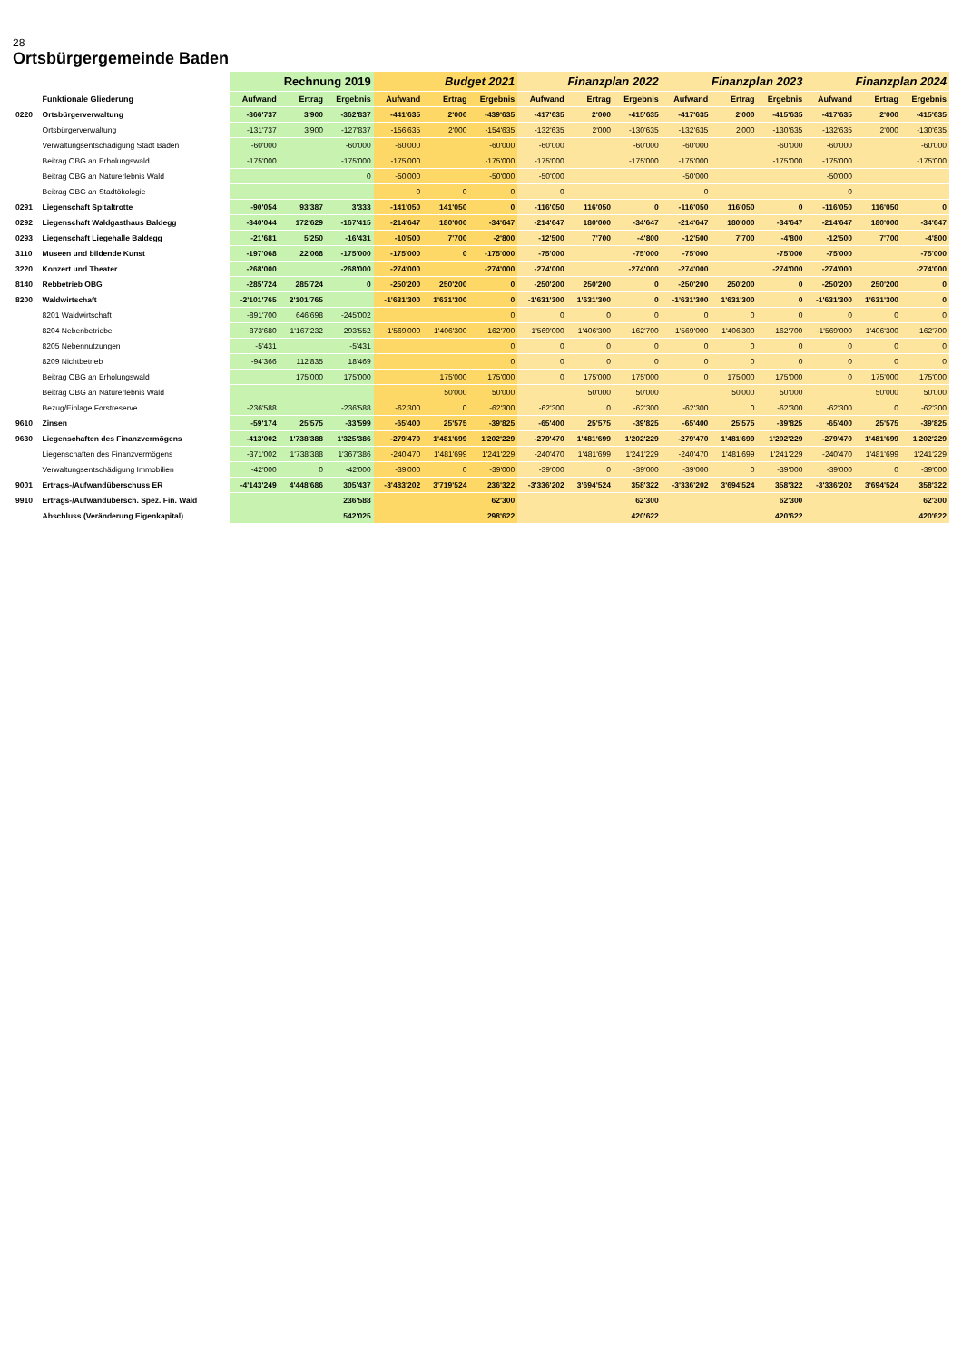28
Ortsbürgergemeinde Baden
| | | Rechnung 2019 | | | Budget 2021 | | | Finanzplan 2022 | | | Finanzplan 2023 | | | Finanzplan 2024 | | |
| --- | --- | --- | --- | --- | --- | --- | --- | --- | --- | --- | --- | --- | --- | --- | --- | --- |
| | Funktionale Gliederung | Aufwand | Ertrag | Ergebnis | Aufwand | Ertrag | Ergebnis | Aufwand | Ertrag | Ergebnis | Aufwand | Ertrag | Ergebnis | Aufwand | Ertrag | Ergebnis |
| 0220 | Ortsbürgerverwaltung | -366'737 | 3'900 | -362'837 | -441'635 | 2'000 | -439'635 | -417'635 | 2'000 | -415'635 | -417'635 | 2'000 | -415'635 | -417'635 | 2'000 | -415'635 |
| | Ortsbürgerverwaltung | -131'737 | 3'900 | -127'837 | -156'635 | 2'000 | -154'635 | -132'635 | 2'000 | -130'635 | -132'635 | 2'000 | -130'635 | -132'635 | 2'000 | -130'635 |
| | Verwaltungsentschädigung Stadt Baden | -60'000 | | -60'000 | -60'000 | | -60'000 | -60'000 | | -60'000 | -60'000 | | -60'000 | -60'000 | | -60'000 |
| | Beitrag OBG an Erholungswald | -175'000 | | -175'000 | -175'000 | | -175'000 | -175'000 | | -175'000 | -175'000 | | -175'000 | -175'000 | | -175'000 |
| | Beitrag OBG an Naturerlebnis Wald | | | 0 | -50'000 | | -50'000 | -50'000 | | | -50'000 | | | -50'000 | | |
| | Beitrag OBG an Stadtökologie | | | | 0 | 0 | 0 | 0 | | | 0 | | | 0 | | |
| 0291 | Liegenschaft Spitaltrotte | -90'054 | 93'387 | 3'333 | -141'050 | 141'050 | 0 | -116'050 | 116'050 | 0 | -116'050 | 116'050 | 0 | -116'050 | 116'050 | 0 |
| 0292 | Liegenschaft Waldgasthaus Baldegg | -340'044 | 172'629 | -167'415 | -214'647 | 180'000 | -34'647 | -214'647 | 180'000 | -34'647 | -214'647 | 180'000 | -34'647 | -214'647 | 180'000 | -34'647 |
| 0293 | Liegenschaft Liegehalle Baldegg | -21'681 | 5'250 | -16'431 | -10'500 | 7'700 | -2'800 | -12'500 | 7'700 | -4'800 | -12'500 | 7'700 | -4'800 | -12'500 | 7'700 | -4'800 |
| 3110 | Museen und bildende Kunst | -197'068 | 22'068 | -175'000 | -175'000 | 0 | -175'000 | -75'000 | | -75'000 | -75'000 | | -75'000 | -75'000 | | -75'000 |
| 3220 | Konzert und Theater | -268'000 | | -268'000 | -274'000 | | -274'000 | -274'000 | | -274'000 | -274'000 | | -274'000 | -274'000 | | -274'000 |
| 8140 | Rebbetrieb OBG | -285'724 | 285'724 | 0 | -250'200 | 250'200 | 0 | -250'200 | 250'200 | 0 | -250'200 | 250'200 | 0 | -250'200 | 250'200 | 0 |
| 8200 | Waldwirtschaft | -2'101'765 | 2'101'765 | | -1'631'300 | 1'631'300 | 0 | -1'631'300 | 1'631'300 | 0 | -1'631'300 | 1'631'300 | 0 | -1'631'300 | 1'631'300 | 0 |
| | 8201 Waldwirtschaft | -891'700 | 646'698 | -245'002 | | | 0 | 0 | 0 | 0 | 0 | 0 | 0 | 0 | 0 | 0 |
| | 8204 Nebenbetriebe | -873'680 | 1'167'232 | 293'552 | -1'569'000 | 1'406'300 | -162'700 | -1'569'000 | 1'406'300 | -162'700 | -1'569'000 | 1'406'300 | -162'700 | -1'569'000 | 1'406'300 | -162'700 |
| | 8205 Nebennutzungen | -5'431 | | -5'431 | | | 0 | 0 | 0 | 0 | 0 | 0 | 0 | 0 | 0 | 0 |
| | 8209 Nichtbetrieb | -94'366 | 112'835 | 18'469 | | | 0 | 0 | 0 | 0 | 0 | 0 | 0 | 0 | 0 | 0 |
| | Beitrag OBG an Erholungswald | | 175'000 | 175'000 | | 175'000 | 175'000 | 0 | 175'000 | 175'000 | 0 | 175'000 | 175'000 | 0 | 175'000 | 175'000 |
| | Beitrag OBG an Naturerlebnis Wald | | | | | 50'000 | 50'000 | | 50'000 | 50'000 | | 50'000 | 50'000 | | 50'000 | 50'000 |
| | Bezug/Einlage Forstreserve | -236'588 | | -236'588 | -62'300 | 0 | -62'300 | -62'300 | 0 | -62'300 | -62'300 | 0 | -62'300 | -62'300 | 0 | -62'300 |
| 9610 | Zinsen | -59'174 | 25'575 | -33'599 | -65'400 | 25'575 | -39'825 | -65'400 | 25'575 | -39'825 | -65'400 | 25'575 | -39'825 | -65'400 | 25'575 | -39'825 |
| 9630 | Liegenschaften des Finanzvermögens | -413'002 | 1'738'388 | 1'325'386 | -279'470 | 1'481'699 | 1'202'229 | -279'470 | 1'481'699 | 1'202'229 | -279'470 | 1'481'699 | 1'202'229 | -279'470 | 1'481'699 | 1'202'229 |
| | Liegenschaften des Finanzvermögens | -371'002 | 1'738'388 | 1'367'386 | -240'470 | 1'481'699 | 1'241'229 | -240'470 | 1'481'699 | 1'241'229 | -240'470 | 1'481'699 | 1'241'229 | -240'470 | 1'481'699 | 1'241'229 |
| | Verwaltungsentschädigung Immobilien | -42'000 | 0 | -42'000 | -39'000 | 0 | -39'000 | -39'000 | 0 | -39'000 | -39'000 | 0 | -39'000 | -39'000 | 0 | -39'000 |
| 9001 | Ertrags-/Aufwandüberschuss ER | -4'143'249 | 4'448'686 | 305'437 | -3'483'202 | 3'719'524 | 236'322 | -3'336'202 | 3'694'524 | 358'322 | -3'336'202 | 3'694'524 | 358'322 | -3'336'202 | 3'694'524 | 358'322 |
| 9910 | Ertrags-/Aufwandübersch. Spez. Fin. Wald | | | 236'588 | | | 62'300 | | | 62'300 | | | 62'300 | | | 62'300 |
| | Abschluss (Veränderung Eigenkapital) | | | 542'025 | | | 298'622 | | | 420'622 | | | 420'622 | | | 420'622 |